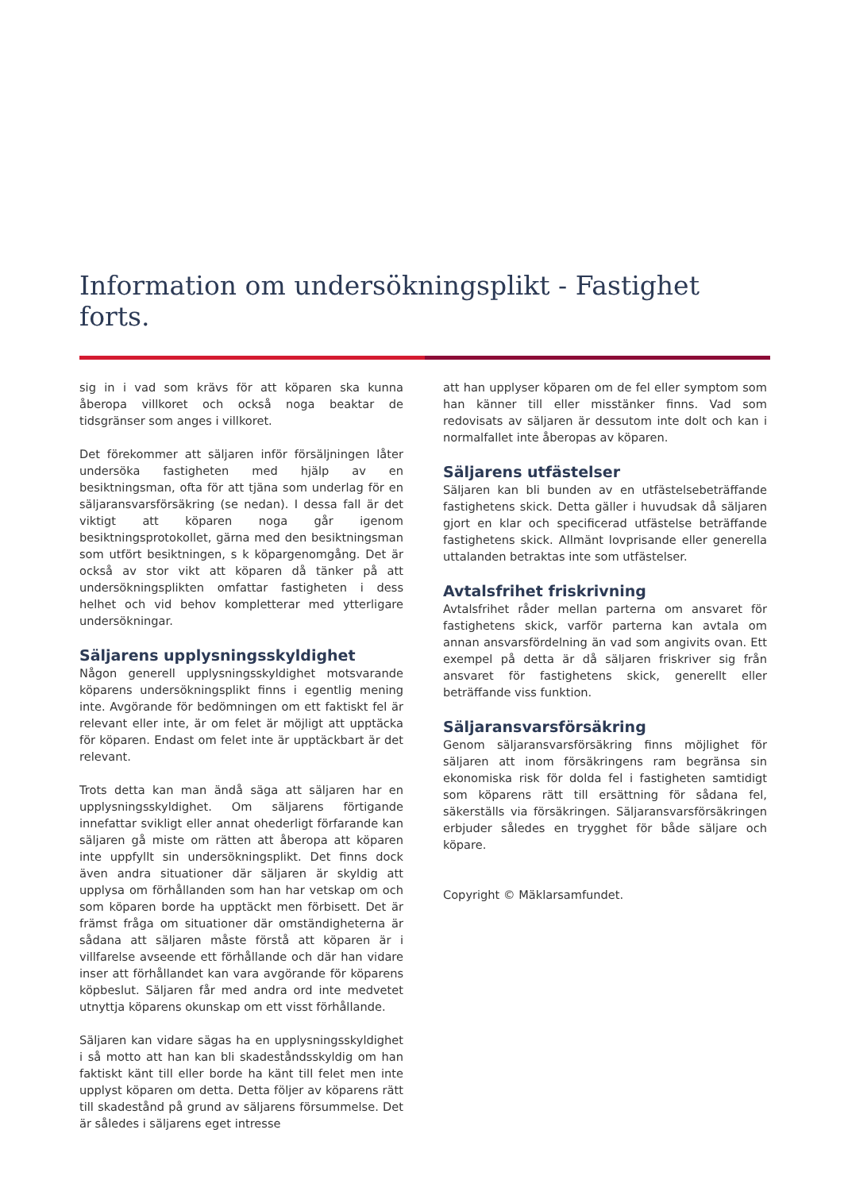Information om undersökningsplikt - Fastighet forts.
sig in i vad som krävs för att köparen ska kunna åberopa villkoret och också noga beaktar de tidsgränser som anges i villkoret.
Det förekommer att säljaren inför försäljningen låter undersöka fastigheten med hjälp av en besiktningsman, ofta för att tjäna som underlag för en säljaransvarsförsäkring (se nedan). I dessa fall är det viktigt att köparen noga går igenom besiktningsprotokollet, gärna med den besiktningsman som utfört besiktningen, s k köpargenomgång. Det är också av stor vikt att köparen då tänker på att undersökningsplikten omfattar fastigheten i dess helhet och vid behov kompletterar med ytterligare undersökningar.
Säljarens upplysningsskyldighet
Någon generell upplysningsskyldighet motsvarande köparens undersökningsplikt finns i egentlig mening inte. Avgörande för bedömningen om ett faktiskt fel är relevant eller inte, är om felet är möjligt att upptäcka för köparen. Endast om felet inte är upptäckbart är det relevant.
Trots detta kan man ändå säga att säljaren har en upplysningsskyldighet. Om säljarens förtigande innefattar svikligt eller annat ohederligt förfarande kan säljaren gå miste om rätten att åberopa att köparen inte uppfyllt sin undersökningsplikt. Det finns dock även andra situationer där säljaren är skyldig att upplysa om förhållanden som han har vetskap om och som köparen borde ha upptäckt men förbisett. Det är främst fråga om situationer där omständigheterna är sådana att säljaren måste förstå att köparen är i villfarelse avseende ett förhållande och där han vidare inser att förhållandet kan vara avgörande för köparens köpbeslut. Säljaren får med andra ord inte medvetet utnyttja köparens okunskap om ett visst förhållande.
Säljaren kan vidare sägas ha en upplysningsskyldighet i så motto att han kan bli skadeståndsskyldig om han faktiskt känt till eller borde ha känt till felet men inte upplyst köparen om detta. Detta följer av köparens rätt till skadestånd på grund av säljarens försummelse. Det är således i säljarens eget intresse
att han upplyser köparen om de fel eller symptom som han känner till eller misstänker finns. Vad som redovisats av säljaren är dessutom inte dolt och kan i normalfallet inte åberopas av köparen.
Säljarens utfästelser
Säljaren kan bli bunden av en utfästelsebeträffande fastighetens skick. Detta gäller i huvudsak då säljaren gjort en klar och specificerad utfästelse beträffande fastighetens skick. Allmänt lovprisande eller generella uttalanden betraktas inte som utfästelser.
Avtalsfrihet friskrivning
Avtalsfrihet råder mellan parterna om ansvaret för fastighetens skick, varför parterna kan avtala om annan ansvarsfördelning än vad som angivits ovan. Ett exempel på detta är då säljaren friskriver sig från ansvaret för fastighetens skick, generellt eller beträffande viss funktion.
Säljaransvarsförsäkring
Genom säljaransvarsförsäkring finns möjlighet för säljaren att inom försäkringens ram begränsa sin ekonomiska risk för dolda fel i fastigheten samtidigt som köparens rätt till ersättning för sådana fel, säkerställs via försäkringen. Säljaransvarsförsäkringen erbjuder således en trygghet för både säljare och köpare.
Copyright © Mäklarsamfundet.